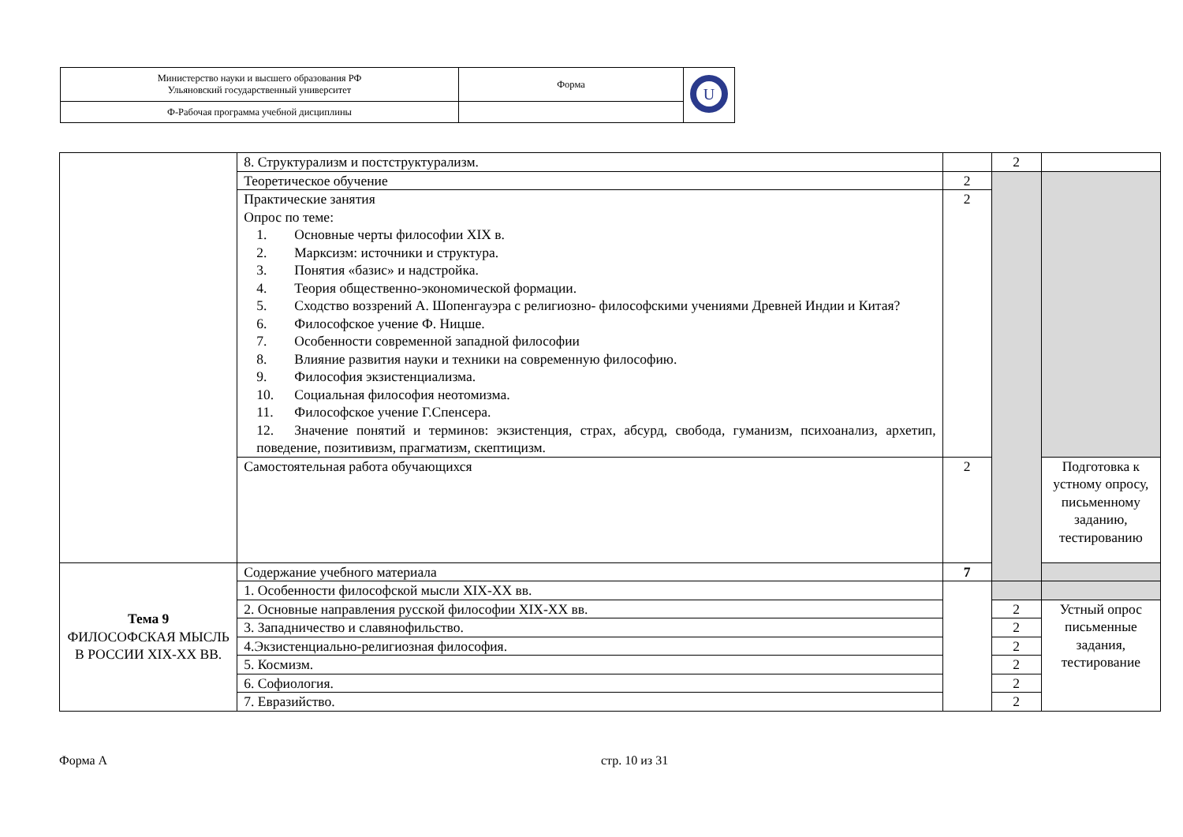| Министерство науки и высшего образования РФ Ульяновский государственный университет | Форма | U |
| Ф-Рабочая программа учебной дисциплины | | |
| | 8. Структурализм и постструктурализм. | | 2 | |
| | Теоретическое обучение | 2 | | |
| | Практические занятия Опрос по теме: 1. Основные черты философии XIX в. 2. Марксизм: источники и структура. 3. Понятия «базис» и надстройка. 4. Теория общественно-экономической формации. 5. Сходство воззрений А. Шопенгауэра с религиозно- философскими учениями Древней Индии и Китая? 6. Философское учение Ф. Ницше. 7. Особенности современной западной философии 8. Влияние развития науки и техники на современную философию. 9. Философия экзистенциализма. 10. Социальная философия неотомизма. 11. Философское учение Г.Спенсера. 12. Значение понятий и терминов: экзистенция, страх, абсурд, свобода, гуманизм, психоанализ, архетип, поведение, позитивизм, прагматизм, скептицизм. | 2 | | |
| | Самостоятельная работа обучающихся | 2 | | Подготовка к устному опросу, письменному заданию, тестированию |
| Тема 9 ФИЛОСОФСКАЯ МЫСЛЬ В РОССИИ XIX-XX ВВ. | Содержание учебного материала | 7 | | |
| | 1. Особенности философской мысли XIX-XX вв. | | | |
| | 2. Основные направления русской философии XIX-XX вв. | | 2 | Устный опрос письменные задания, тестирование |
| | 3. Западничество и славянофильство. | | 2 | |
| | 4.Экзистенциально-религиозная философия. | | 2 | |
| | 5. Космизм. | | 2 | |
| | 6. Софиология. | | 2 | |
| | 7. Евразийство. | | 2 | |
Форма А стр. 10 из 31